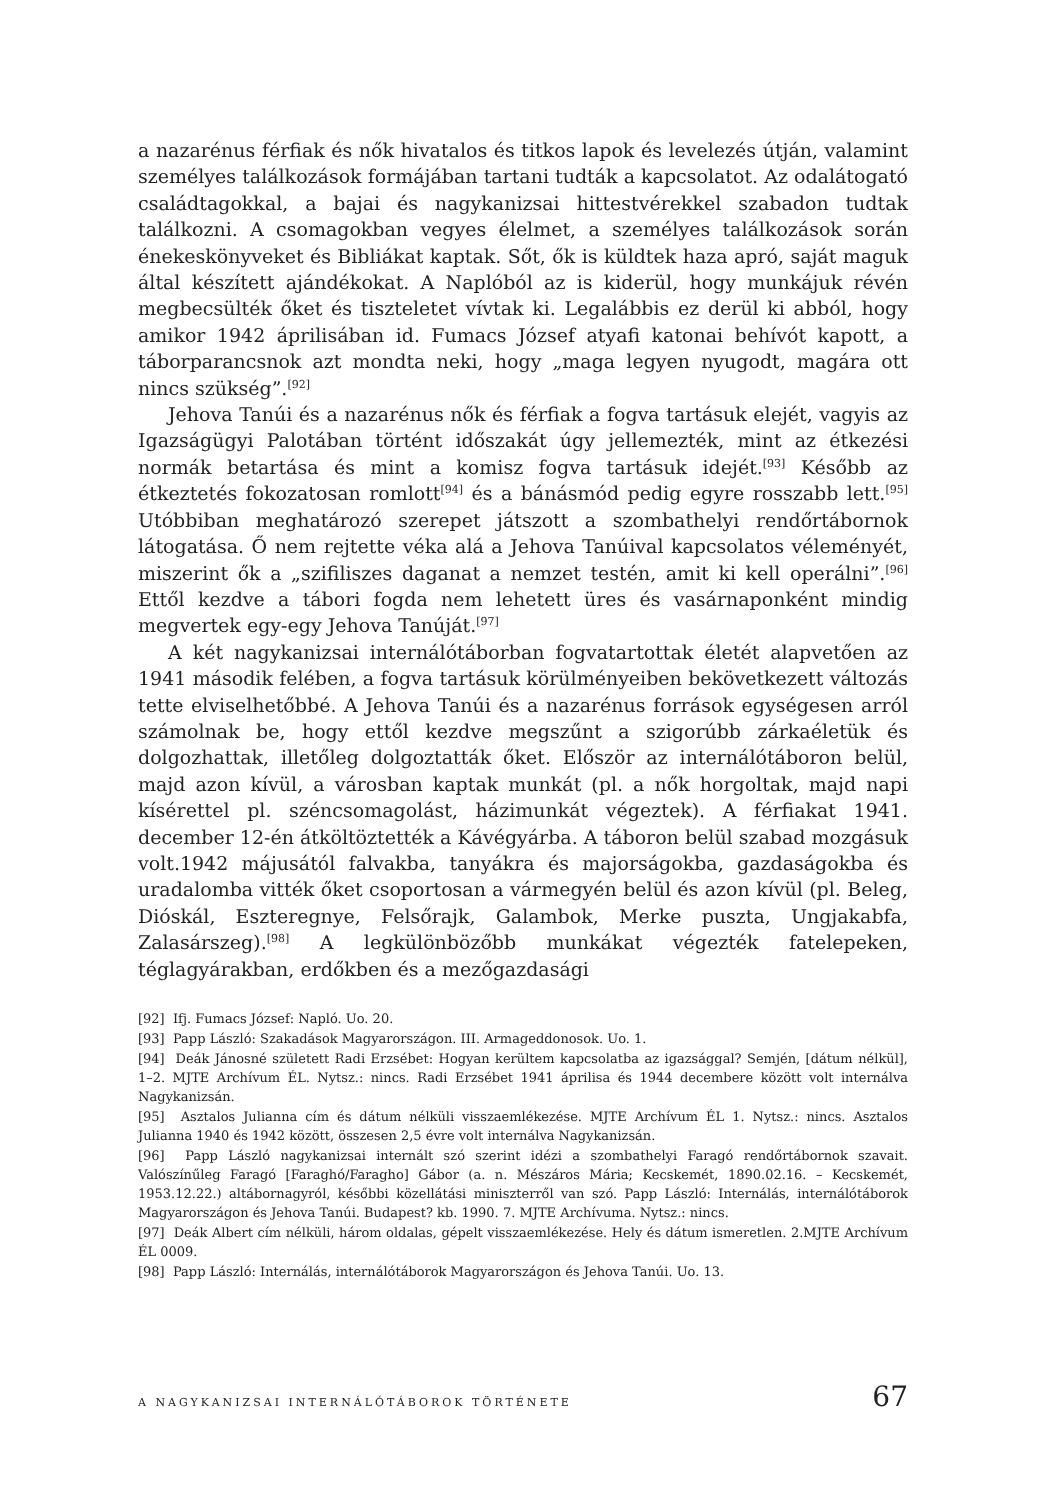a nazarénus férfiak és nők hivatalos és titkos lapok és levelezés útján, valamint személyes találkozások formájában tartani tudták a kapcsolatot. Az odalátogató családtagokkal, a bajai és nagykanizsai hittestvérekkel szabadon tudtak találkozni. A csomagokban vegyes élelmet, a személyes találkozások során énekeskönyveket és Bibliákat kaptak. Sőt, ők is küldtek haza apró, saját maguk által készített ajándékokat. A Naplóból az is kiderül, hogy munkájuk révén megbecsülték őket és tiszteletet vívtak ki. Legalábbis ez derül ki abból, hogy amikor 1942 áprilisában id. Fumacs József atyafi katonai behívót kapott, a táborparancsnok azt mondta neki, hogy „maga legyen nyugodt, magára ott nincs szükség”.<sup>[92]</sup>
Jehova Tanúi és a nazarénus nők és férfiak a fogva tartásuk elejét, vagyis az Igazságügyi Palotában történt időszakát úgy jellemezték, mint az étkezési normák betartása és mint a komisz fogva tartásuk idejét.<sup>[93]</sup> Később az étkeztetés fokozatosan romlott<sup>[94]</sup> és a bánásmód pedig egyre rosszabb lett.<sup>[95]</sup> Utóbbiban meghatározó szerepet játszott a szombathelyi rendőrtábornok látogatása. Ő nem rejtette véka alá a Jehova Tanúival kapcsolatos véleményét, miszerint ők a „szifiliszes daganat a nemzet testén, amit ki kell operálni”.<sup>[96]</sup> Ettől kezdve a tábori fogda nem lehetett üres és vasárnaponként mindig megvertek egy-egy Jehova Tanúját.<sup>[97]</sup>
A két nagykanizsai internálótáborban fogvatartottak életét alapvetően az 1941 második felében, a fogva tartásuk körülményeiben bekövetkezett változás tette elviselhetőbbé. A Jehova Tanúi és a nazarénus források egységesen arról számolnak be, hogy ettől kezdve megszűnt a szigorúbb zárkaéletük és dolgozhattak, illetőleg dolgoztatták őket. Először az internálótáboron belül, majd azon kívül, a városban kaptak munkát (pl. a nők horgoltak, majd napi kísérettel pl. széncsomagolást, házimunkát végeztek). A férfiakat 1941. december 12-én átköltöztették a Kávégyárba. A táboron belül szabad mozgásuk volt.1942 májusától falvakba, tanyákra és majorságokba, gazdaságokba és uradalomba vitték őket csoportosan a vármegyén belül és azon kívül (pl. Beleg, Dióskál, Eszteregnye, Felsőrajk, Galambok, Merke puszta, Ungjakabfa, Zalasárszeg).<sup>[98]</sup> A legkülönbözőbb munkákat végezték fatelepeken, téglagyárakban, erdőkben és a mezőgazdasági
[92] Ifj. Fumacs József: Napló. Uo. 20.
[93] Papp László: Szakadások Magyarországon. III. Armageddonosok. Uo. 1.
[94] Deák Jánosné született Radi Erzsébet: Hogyan kerültem kapcsolatba az igazsággal? Semjén, [dátum nélkül], 1–2. MJTE Archívum ÉL. Nytsz.: nincs. Radi Erzsébet 1941 áprilisa és 1944 decembere között volt internálva Nagykanizsán.
[95] Asztalos Julianna cím és dátum nélküli visszaemlékezése. MJTE Archívum ÉL 1. Nytsz.: nincs. Asztalos Julianna 1940 és 1942 között, összesen 2,5 évre volt internálva Nagykanizsán.
[96] Papp László nagykanizsai internált szó szerint idézi a szombathelyi Faragó rendőrtábornok szavait. Valószínűleg Faragó [Faraghó/Faragho] Gábor (a. n. Mészáros Mária; Kecskemét, 1890.02.16. – Kecskemét, 1953.12.22.) altábornagyról, későbbi közellátási miniszterről van szó. Papp László: Internálás, internálótáborok Magyarországon és Jehova Tanúi. Budapest? kb. 1990. 7. MJTE Archívuma. Nytsz.: nincs.
[97] Deák Albert cím nélküli, három oldalas, gépelt visszaemlékezése. Hely és dátum ismeretlen. 2.MJTE Archívum ÉL 0009.
[98] Papp László: Internálás, internálótáborok Magyarországon és Jehova Tanúi. Uo. 13.
A NAGYKANIZSAI INTERNÁLÓTÁBOROK TÖRTÉNETE 67